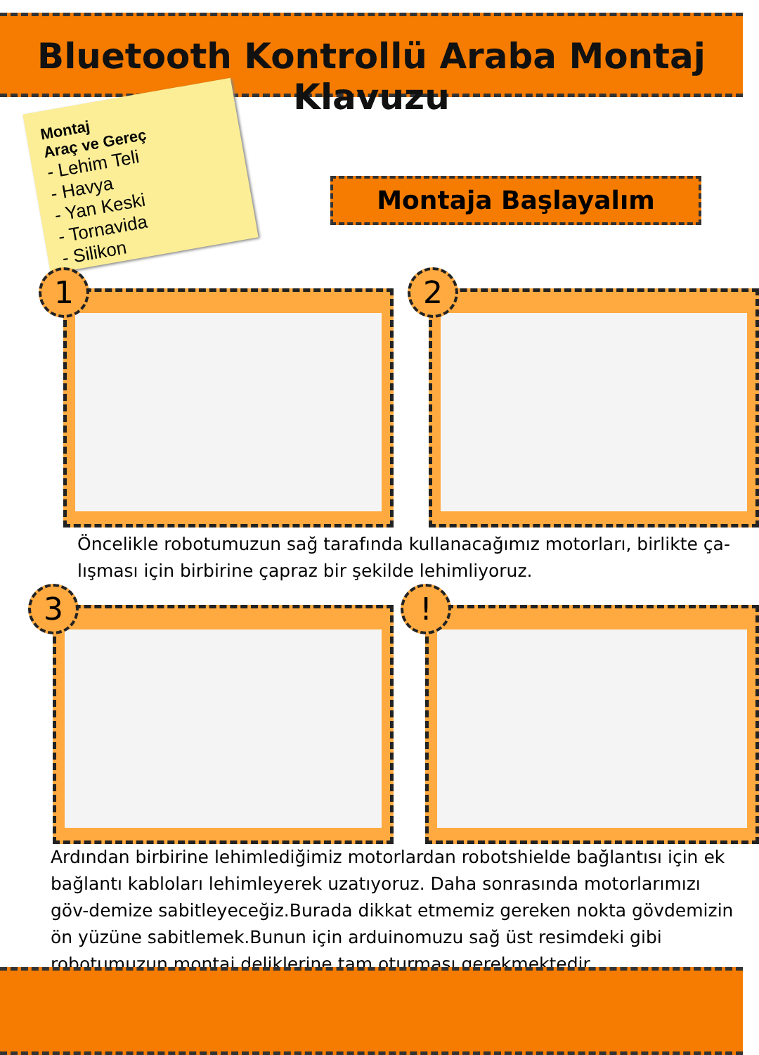Bluetooth Kontrollü Araba Montaj Klavuzu
Montaj
Araç ve Gereç
- Lehim Teli
- Havya
- Yan Keski
- Tornavida
- Silikon
Montaja Başlayalım
1 2
Öncelikle robotumuzun sağ tarafında kullanacağımız motorları, birlikte ça-lışması için birbirine çapraz bir şekilde lehimliyoruz.
3 !
Ardından birbirine lehimlediğimiz motorlardan robotshielde bağlantısı için ek bağlantı kabloları lehimleyerek uzatıyoruz. Daha sonrasında motorlarımızı göv-demize sabitleyeceğiz.Burada dikkat etmemiz gereken nokta gövdemizin ön yüzüne sabitlemek.Bunun için arduinomuzu sağ üst resimdeki gibi robotumuzun montaj deliklerine tam oturması gerekmektedir.